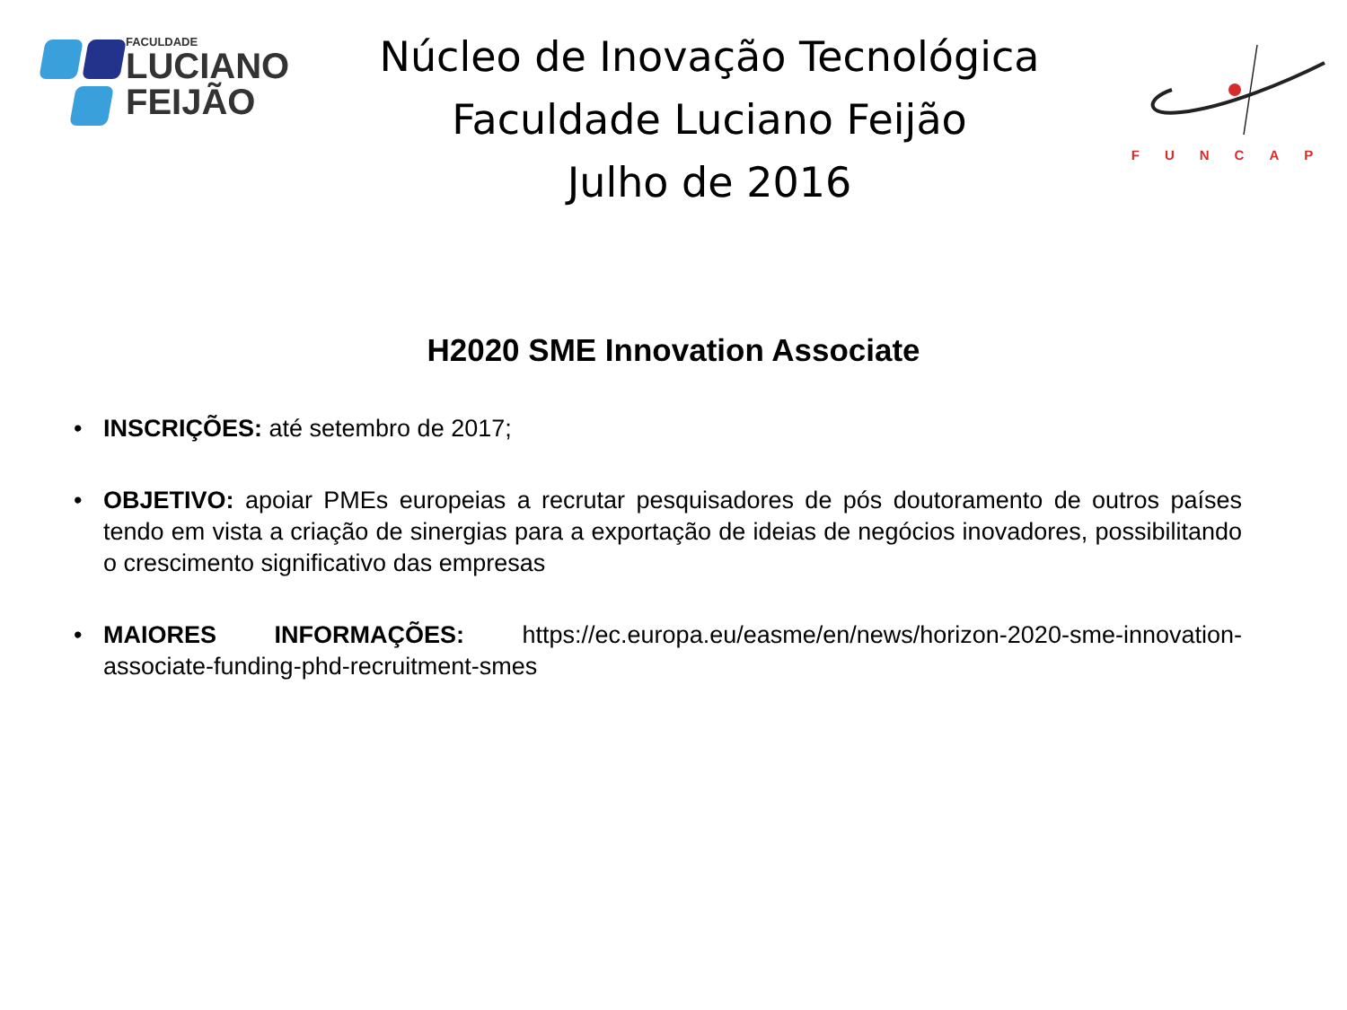FACULDADE
LUCIANO
FEIJÃO
Núcleo de Inovação Tecnológica
Faculdade Luciano Feijão
Julho de 2016
FUNCAP
H2020 SME Innovation Associate
• INSCRIÇÕES: até setembro de 2017;
• OBJETIVO: apoiar PMEs europeias a recrutar pesquisadores de pós doutoramento de outros países tendo em vista a criação de sinergias para a exportação de ideias de negócios inovadores, possibilitando o crescimento significativo das empresas
• MAIORES INFORMAÇÕES: https://ec.europa.eu/easme/en/news/horizon-2020-sme-innovation-associate-funding-phd-recruitment-smes